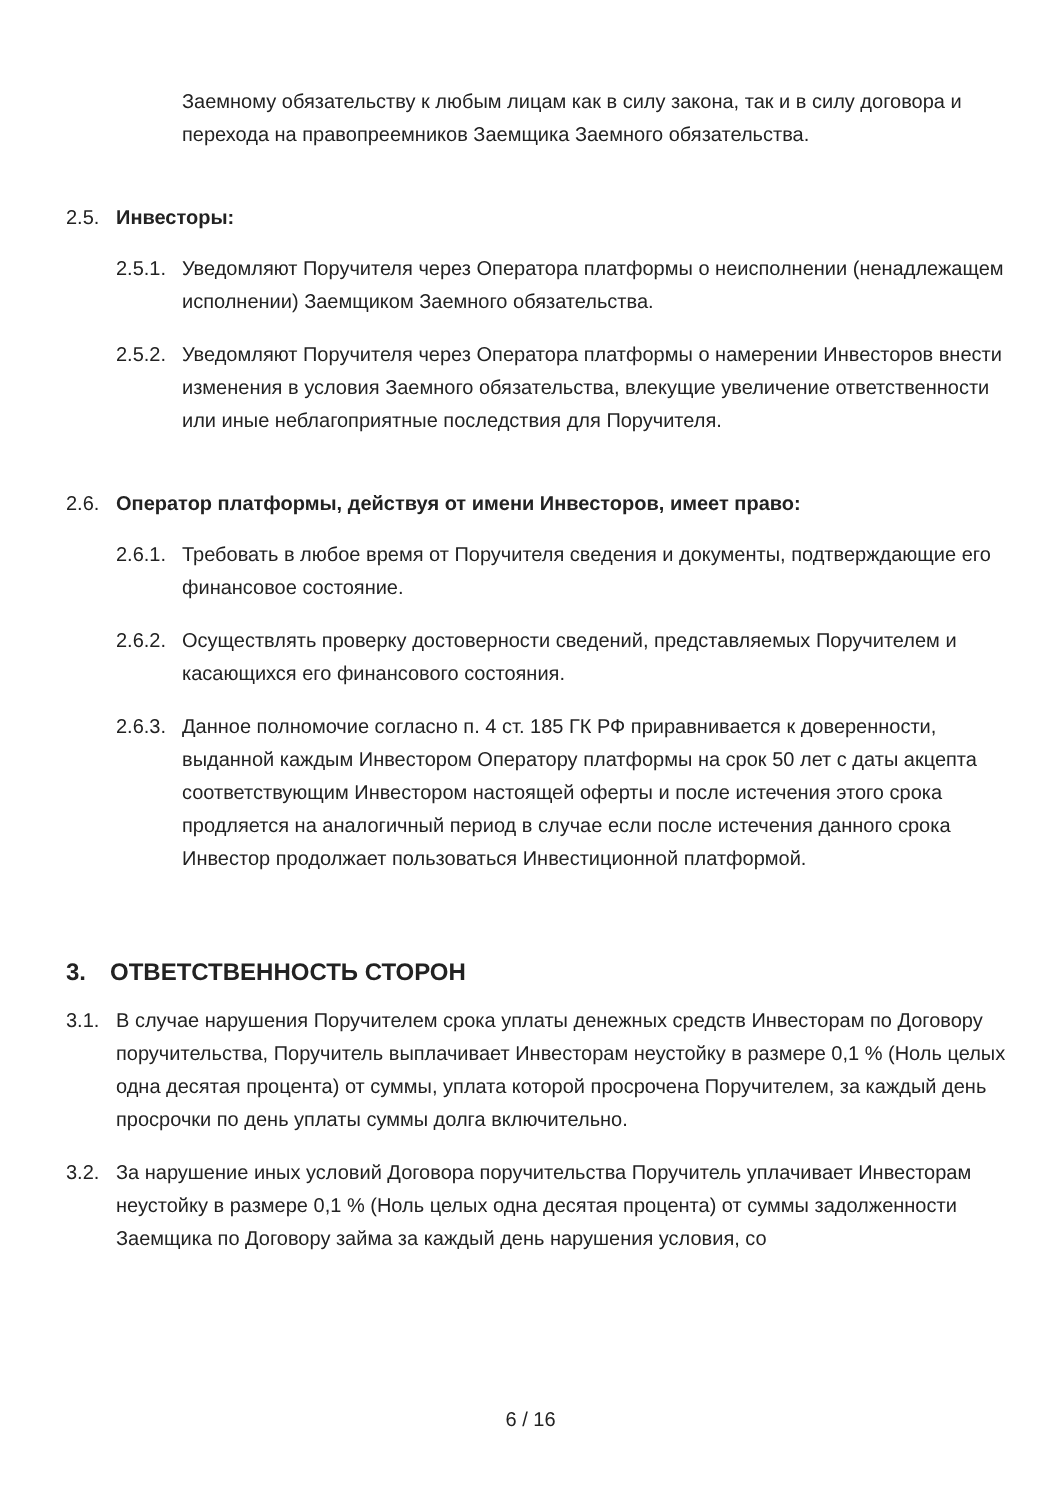Заемному обязательству к любым лицам как в силу закона, так и в силу договора и перехода на правопреемников Заемщика Заемного обязательства.
2.5. Инвесторы:
2.5.1.
Уведомляют Поручителя через Оператора платформы о неисполнении (ненадлежащем исполнении) Заемщиком Заемного обязательства.
2.5.2.
Уведомляют Поручителя через Оператора платформы о намерении Инвесторов внести изменения в условия Заемного обязательства, влекущие увеличение ответственности или иные неблагоприятные последствия для Поручителя.
2.6. Оператор платформы, действуя от имени Инвесторов, имеет право:
2.6.1.
Требовать в любое время от Поручителя сведения и документы, подтверждающие его финансовое состояние.
2.6.2.
Осуществлять проверку достоверности сведений, представляемых Поручителем и касающихся его финансового состояния.
2.6.3.
Данное полномочие согласно п. 4 ст. 185 ГК РФ приравнивается к доверенности, выданной каждым Инвестором Оператору платформы на срок 50 лет с даты акцепта соответствующим Инвестором настоящей оферты и после истечения этого срока продляется на аналогичный период в случае если после истечения данного срока Инвестор продолжает пользоваться Инвестиционной платформой.
3. ОТВЕТСТВЕННОСТЬ СТОРОН
3.1. В случае нарушения Поручителем срока уплаты денежных средств Инвесторам по Договору поручительства, Поручитель выплачивает Инвесторам неустойку в размере 0,1 % (Ноль целых одна десятая процента) от суммы, уплата которой просрочена Поручителем, за каждый день просрочки по день уплаты суммы долга включительно.
3.2. За нарушение иных условий Договора поручительства Поручитель уплачивает Инвесторам неустойку в размере 0,1 % (Ноль целых одна десятая процента) от суммы задолженности Заемщика по Договору займа за каждый день нарушения условия, со
6 / 16